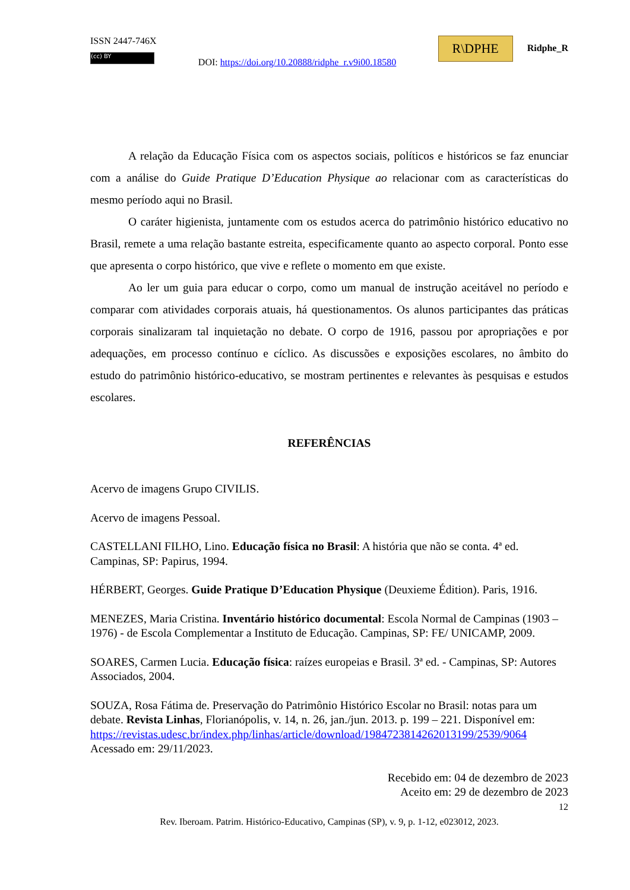ISSN 2447-746X
(cc) BY
DOI: https://doi.org/10.20888/ridphe_r.v9i00.18580
R\DPHE Ridphe_R
A relação da Educação Física com os aspectos sociais, políticos e históricos se faz enunciar com a análise do Guide Pratique D’Education Physique ao relacionar com as características do mesmo período aqui no Brasil.
O caráter higienista, juntamente com os estudos acerca do patrimônio histórico educativo no Brasil, remete a uma relação bastante estreita, especificamente quanto ao aspecto corporal. Ponto esse que apresenta o corpo histórico, que vive e reflete o momento em que existe.
Ao ler um guia para educar o corpo, como um manual de instrução aceitável no período e comparar com atividades corporais atuais, há questionamentos. Os alunos participantes das práticas corporais sinalizaram tal inquietação no debate. O corpo de 1916, passou por apropriações e por adequações, em processo contínuo e cíclico. As discussões e exposições escolares, no âmbito do estudo do patrimônio histórico-educativo, se mostram pertinentes e relevantes às pesquisas e estudos escolares.
REFERÊNCIAS
Acervo de imagens Grupo CIVILIS.
Acervo de imagens Pessoal.
CASTELLANI FILHO, Lino. Educação física no Brasil: A história que não se conta. 4ª ed. Campinas, SP: Papirus, 1994.
HÉRBERT, Georges. Guide Pratique D’Education Physique (Deuxieme Édition). Paris, 1916.
MENEZES, Maria Cristina. Inventário histórico documental: Escola Normal de Campinas (1903 – 1976) - de Escola Complementar a Instituto de Educação. Campinas, SP: FE/ UNICAMP, 2009.
SOARES, Carmen Lucia. Educação física: raízes europeias e Brasil. 3ª ed. - Campinas, SP: Autores Associados, 2004.
SOUZA, Rosa Fátima de. Preservação do Patrimônio Histórico Escolar no Brasil: notas para um debate. Revista Linhas, Florianópolis, v. 14, n. 26, jan./jun. 2013. p. 199 – 221. Disponível em: https://revistas.udesc.br/index.php/linhas/article/download/1984723814262013199/2539/9064 Acessado em: 29/11/2023.
Recebido em: 04 de dezembro de 2023
Aceito em: 29 de dezembro de 2023
12
Rev. Iberoam. Patrim. Histórico-Educativo, Campinas (SP), v. 9, p. 1-12, e023012, 2023.